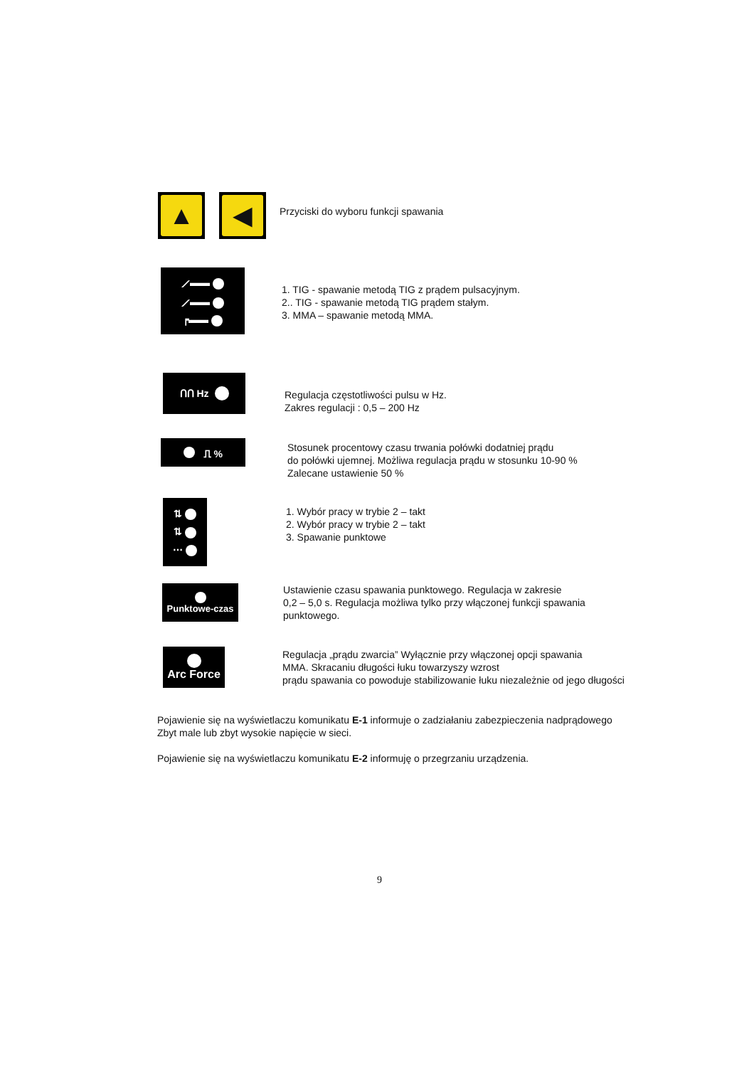▲ ◀
Przyciski do wyboru funkcji spawania
⟋▬▬
⟋▬▬
┍▬▬
1. TIG - spawanie metodą TIG z prądem pulsacyjnym.
2.. TIG - spawanie metodą TIG prądem stałym.
3. MMA – spawanie metodą MMA.
ՈՈ Hz
Regulacja częstotliwości pulsu w Hz.
Zakres regulacji : 0,5 – 200 Hz
⎍ %
Stosunek procentowy czasu trwania połówki dodatniej prądu
do połówki ujemnej. Możliwa regulacja prądu w stosunku 10-90 %
Zalecane ustawienie 50 %
⇅
⇅
⋯
1. Wybór pracy w trybie 2 – takt
2. Wybór pracy w trybie 2 – takt
3. Spawanie punktowe
Punktowe-czas
Ustawienie czasu spawania punktowego. Regulacja w zakresie
0,2 – 5,0 s. Regulacja możliwa tylko przy włączonej funkcji spawania
punktowego.
Arc Force
Regulacja „prądu zwarcia” Wyłącznie przy włączonej opcji spawania
MMA. Skracaniu długości łuku towarzyszy wzrost
prądu spawania co powoduje stabilizowanie łuku niezależnie od jego długości
Pojawienie się na wyświetlaczu komunikatu E-1 informuje o zadziałaniu zabezpieczenia nadprądowego
Zbyt male lub zbyt wysokie napięcie w sieci.
Pojawienie się na wyświetlaczu komunikatu E-2 informuję o przegrzaniu urządzenia.
9